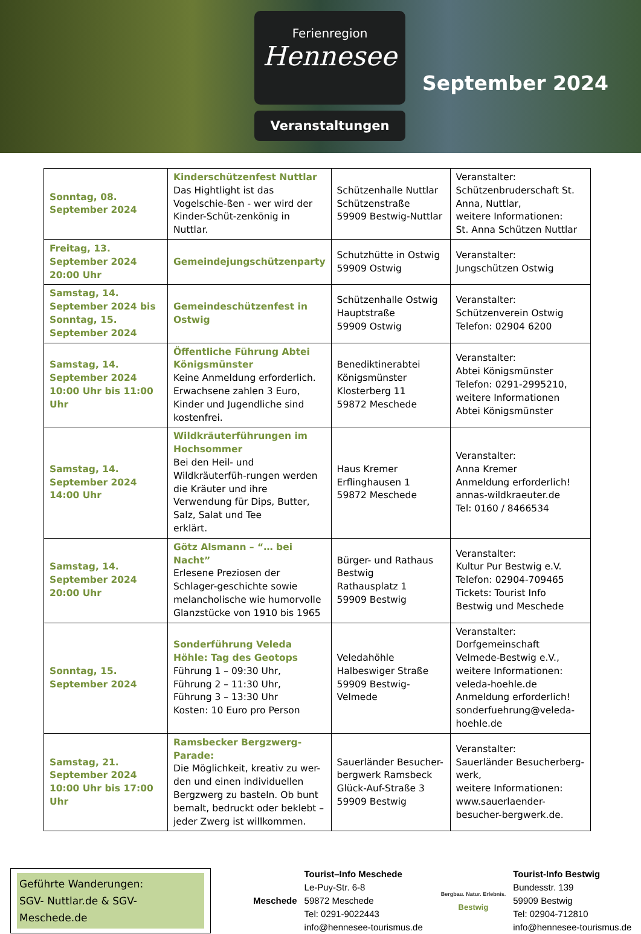Ferienregion
Hennesee
Veranstaltungen
September 2024
| Sonntag, 08. September 2024 | Kinderschützenfest Nuttlar Das Hightlight ist das Vogelschie-ßen - wer wird der Kinder-Schüt-zenkönig in Nuttlar. | Schützenhalle Nuttlar Schützenstraße 59909 Bestwig-Nuttlar | Veranstalter: Schützenbruderschaft St. Anna, Nuttlar, weitere Informationen: St. Anna Schützen Nuttlar |
| Freitag, 13. September 2024 20:00 Uhr | Gemeindejungschützenparty | Schutzhütte in Ostwig 59909 Ostwig | Veranstalter: Jungschützen Ostwig |
| Samstag, 14. September 2024 bis Sonntag, 15. September 2024 | Gemeindeschützenfest in Ostwig | Schützenhalle Ostwig Hauptstraße 59909 Ostwig | Veranstalter: Schützenverein Ostwig Telefon: 02904 6200 |
| Samstag, 14. September 2024 10:00 Uhr bis 11:00 Uhr | Öffentliche Führung Abtei Königsmünster Keine Anmeldung erforderlich. Erwachsene zahlen 3 Euro, Kinder und Jugendliche sind kostenfrei. | Benediktinerabtei Königsmünster Klosterberg 11 59872 Meschede | Veranstalter: Abtei Königsmünster Telefon: 0291-2995210, weitere Informationen Abtei Königsmünster |
| Samstag, 14. September 2024 14:00 Uhr | Wildkräuterführungen im Hochsommer Bei den Heil- und Wildkräuterfüh-rungen werden die Kräuter und ihre Verwendung für Dips, Butter, Salz, Salat und Tee erklärt. | Haus Kremer Erflinghausen 1 59872 Meschede | Veranstalter: Anna Kremer Anmeldung erforderlich! annas-wildkraeuter.de Tel: 0160 / 8466534 |
| Samstag, 14. September 2024 20:00 Uhr | Götz Alsmann – “… bei Nacht” Erlesene Preziosen der Schlager-geschichte sowie melancholische wie humorvolle Glanzstücke von 1910 bis 1965 | Bürger- und Rathaus Bestwig Rathausplatz 1 59909 Bestwig | Veranstalter: Kultur Pur Bestwig e.V. Telefon: 02904-709465 Tickets: Tourist Info Bestwig und Meschede |
| Sonntag, 15. September 2024 | Sonderführung Veleda Höhle: Tag des Geotops Führung 1 – 09:30 Uhr, Führung 2 – 11:30 Uhr, Führung 3 – 13:30 Uhr Kosten: 10 Euro pro Person | Veledahöhle Halbeswiger Straße 59909 Bestwig-Velmede | Veranstalter: Dorfgemeinschaft Velmede-Bestwig e.V., weitere Informationen: veleda-hoehle.de Anmeldung erforderlich! sonderfuehrung@veleda-hoehle.de |
| Samstag, 21. September 2024 10:00 Uhr bis 17:00 Uhr | Ramsbecker Bergzwerg-Parade: Die Möglichkeit, kreativ zu wer-den und einen individuellen Bergzwerg zu basteln. Ob bunt bemalt, bedruckt oder beklebt – jeder Zwerg ist willkommen. | Sauerländer Besucher-bergwerk Ramsbeck Glück-Auf-Straße 3 59909 Bestwig | Veranstalter: Sauerländer Besucherberg-werk, weitere Informationen: www.sauerlaender-besucher-bergwerk.de. |
Geführte Wanderungen:
SGV- Nuttlar.de & SGV-Meschede.de
Meschede
Tourist–Info Meschede
Le-Puy-Str. 6-8
59872 Meschede
Tel: 0291-9022443
info@hennesee-tourismus.de
Bergbau. Natur. Erlebnis.
Bestwig
Tourist-Info Bestwig
Bundesstr. 139
59909 Bestwig
Tel: 02904-712810
info@hennesee-tourismus.de